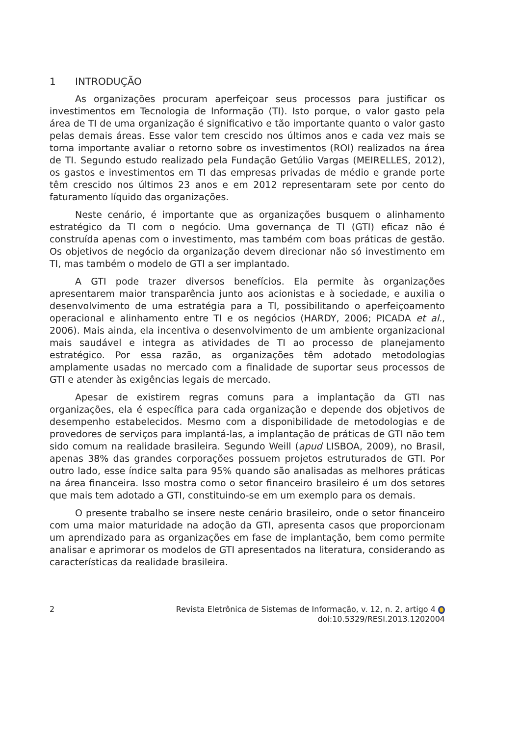1 INTRODUÇÃO
As organizações procuram aperfeiçoar seus processos para justificar os investimentos em Tecnologia de Informação (TI). Isto porque, o valor gasto pela área de TI de uma organização é significativo e tão importante quanto o valor gasto pelas demais áreas. Esse valor tem crescido nos últimos anos e cada vez mais se torna importante avaliar o retorno sobre os investimentos (ROI) realizados na área de TI. Segundo estudo realizado pela Fundação Getúlio Vargas (MEIRELLES, 2012), os gastos e investimentos em TI das empresas privadas de médio e grande porte têm crescido nos últimos 23 anos e em 2012 representaram sete por cento do faturamento líquido das organizações.
Neste cenário, é importante que as organizações busquem o alinhamento estratégico da TI com o negócio. Uma governança de TI (GTI) eficaz não é construída apenas com o investimento, mas também com boas práticas de gestão. Os objetivos de negócio da organização devem direcionar não só investimento em TI, mas também o modelo de GTI a ser implantado.
A GTI pode trazer diversos benefícios. Ela permite às organizações apresentarem maior transparência junto aos acionistas e à sociedade, e auxilia o desenvolvimento de uma estratégia para a TI, possibilitando o aperfeiçoamento operacional e alinhamento entre TI e os negócios (HARDY, 2006; PICADA et al., 2006). Mais ainda, ela incentiva o desenvolvimento de um ambiente organizacional mais saudável e integra as atividades de TI ao processo de planejamento estratégico. Por essa razão, as organizações têm adotado metodologias amplamente usadas no mercado com a finalidade de suportar seus processos de GTI e atender às exigências legais de mercado.
Apesar de existirem regras comuns para a implantação da GTI nas organizações, ela é específica para cada organização e depende dos objetivos de desempenho estabelecidos. Mesmo com a disponibilidade de metodologias e de provedores de serviços para implantá-las, a implantação de práticas de GTI não tem sido comum na realidade brasileira. Segundo Weill (apud LISBOA, 2009), no Brasil, apenas 38% das grandes corporações possuem projetos estruturados de GTI. Por outro lado, esse índice salta para 95% quando são analisadas as melhores práticas na área financeira. Isso mostra como o setor financeiro brasileiro é um dos setores que mais tem adotado a GTI, constituindo-se em um exemplo para os demais.
O presente trabalho se insere neste cenário brasileiro, onde o setor financeiro com uma maior maturidade na adoção da GTI, apresenta casos que proporcionam um aprendizado para as organizações em fase de implantação, bem como permite analisar e aprimorar os modelos de GTI apresentados na literatura, considerando as características da realidade brasileira.
2 Revista Eletrônica de Sistemas de Informação, v. 12, n. 2, artigo 4
doi:10.5329/RESI.2013.1202004